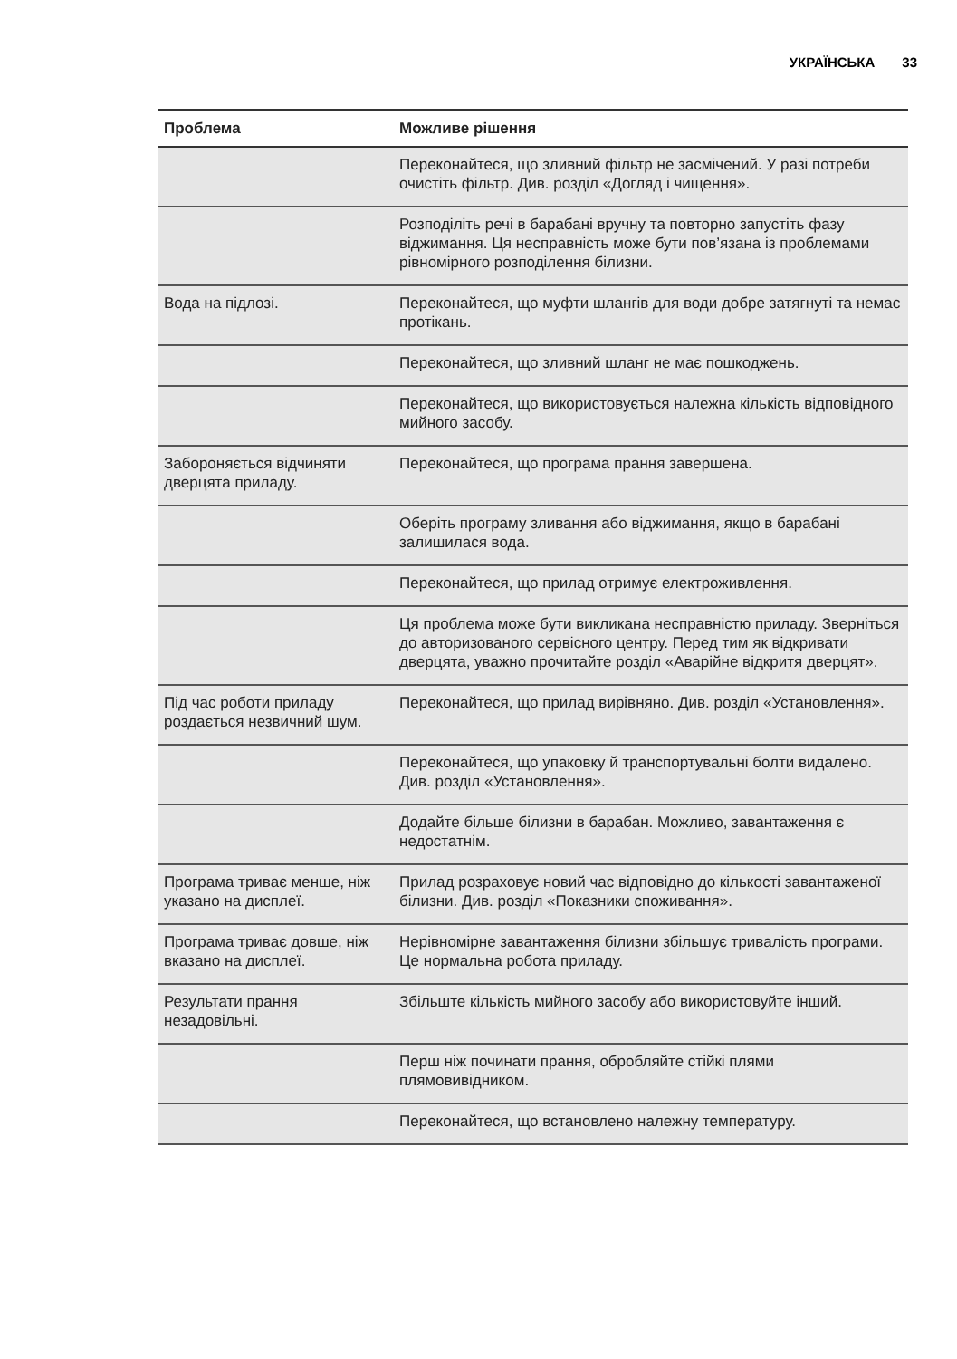УКРАЇНСЬКА 33
| Проблема | Можливе рішення |
| --- | --- |
| | Переконайтеся, що зливний фільтр не засмічений. У разі потреби очистіть фільтр. Див. розділ «Догляд і чищення». |
| | Розподіліть речі в барабані вручну та повторно запустіть фазу віджимання. Ця несправність може бути пов’язана із проблемами рівномірного розподілення білизни. |
| Вода на підлозі. | Переконайтеся, що муфти шлангів для води добре затягнуті та немає протікань. |
| | Переконайтеся, що зливний шланг не має пошкоджень. |
| | Переконайтеся, що використовується належна кількість відповідного мийного засобу. |
| Забороняється відчиняти дверцята приладу. | Переконайтеся, що програма прання завершена. |
| | Оберіть програму зливання або віджимання, якщо в барабані залишилася вода. |
| | Переконайтеся, що прилад отримує електроживлення. |
| | Ця проблема може бути викликана несправністю приладу. Зверніться до авторизованого сервісного центру. Перед тим як відкривати дверцята, уважно прочитайте розділ «Аварійне відкритя дверцят». |
| Під час роботи приладу роздається незвичний шум. | Переконайтеся, що прилад вирівняно. Див. розділ «Установлення». |
| | Переконайтеся, що упаковку й транспортувальні болти видалено. Див. розділ «Установлення». |
| | Додайте більше білизни в барабан. Можливо, завантаження є недостатнім. |
| Програма триває менше, ніж указано на дисплеї. | Прилад розраховує новий час відповідно до кількості завантаженої білизни. Див. розділ «Показники споживання». |
| Програма триває довше, ніж вказано на дисплеї. | Нерівномірне завантаження білизни збільшує тривалість програми. Це нормальна робота приладу. |
| Результати прання незадовільні. | Збільште кількість мийного засобу або використовуйте інший. |
| | Перш ніж починати прання, обробляйте стійкі плями плямовивідником. |
| | Переконайтеся, що встановлено належну температуру. |